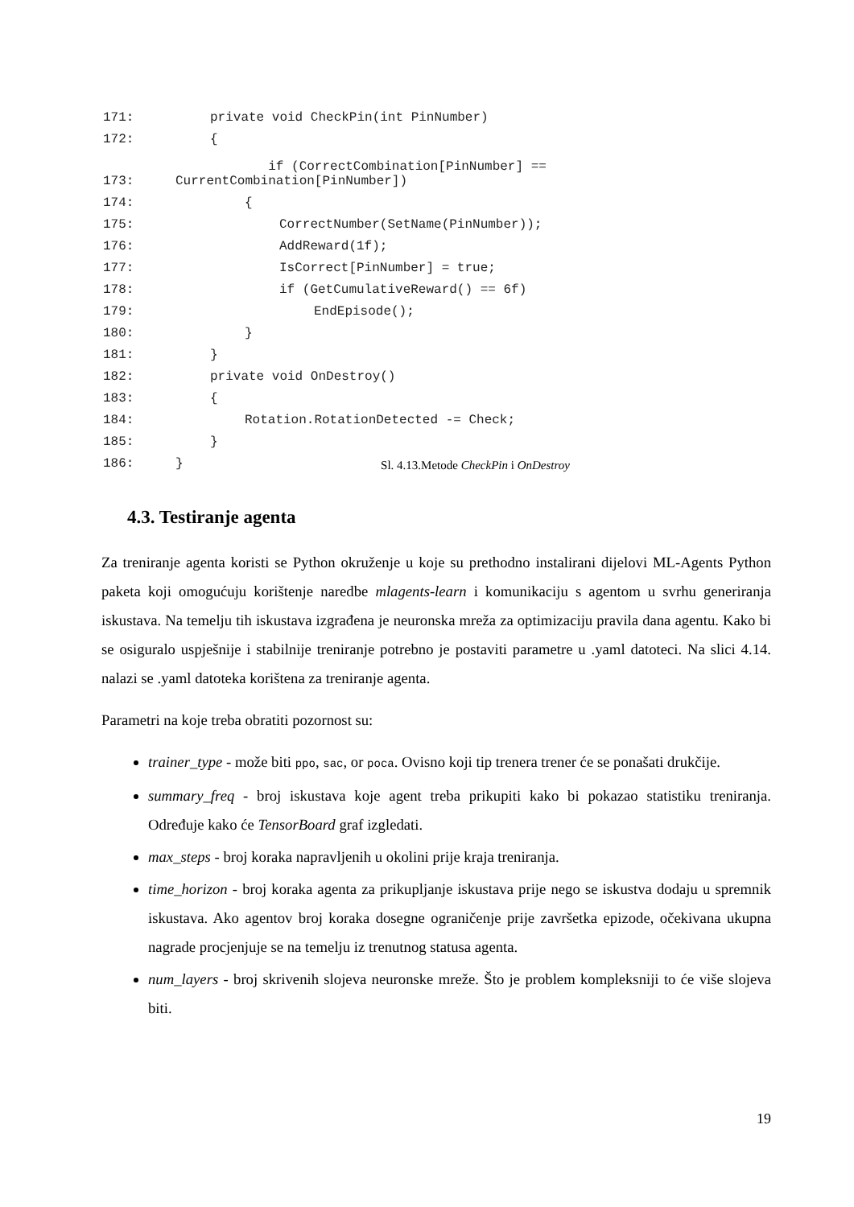171: private void CheckPin(int PinNumber)
172: {
173: if (CorrectCombination[PinNumber] ==
CurrentCombination[PinNumber])
174: {
175: CorrectNumber(SetName(PinNumber));
176: AddReward(1f);
177: IsCorrect[PinNumber] = true;
178: if (GetCumulativeReward() == 6f)
179: EndEpisode();
180: }
181: }
182: private void OnDestroy()
183: {
184: Rotation.RotationDetected -= Check;
185: }
186: }
Sl. 4.13.Metode CheckPin i OnDestroy
4.3. Testiranje agenta
Za treniranje agenta koristi se Python okruženje u koje su prethodno instalirani dijelovi ML-Agents Python paketa koji omogućuju korištenje naredbe mlagents-learn i komunikaciju s agentom u svrhu generiranja iskustava. Na temelju tih iskustava izgrađena je neuronska mreža za optimizaciju pravila dana agentu. Kako bi se osiguralo uspješnije i stabilnije treniranje potrebno je postaviti parametre u .yaml datoteci. Na slici 4.14. nalazi se .yaml datoteka korištena za treniranje agenta.
Parametri na koje treba obratiti pozornost su:
trainer_type - može biti ppo, sac, or poca. Ovisno koji tip trenera trener će se ponašati drukčije.
summary_freq - broj iskustava koje agent treba prikupiti kako bi pokazao statistiku treniranja. Određuje kako će TensorBoard graf izgledati.
max_steps - broj koraka napravljenih u okolini prije kraja treniranja.
time_horizon - broj koraka agenta za prikupljanje iskustava prije nego se iskustva dodaju u spremnik iskustava. Ako agentov broj koraka dosegne ograničenje prije završetka epizode, očekivana ukupna nagrade procjenjuje se na temelju iz trenutnog statusa agenta.
num_layers - broj skrivenih slojeva neuronske mreže. Što je problem kompleksniji to će više slojeva biti.
19